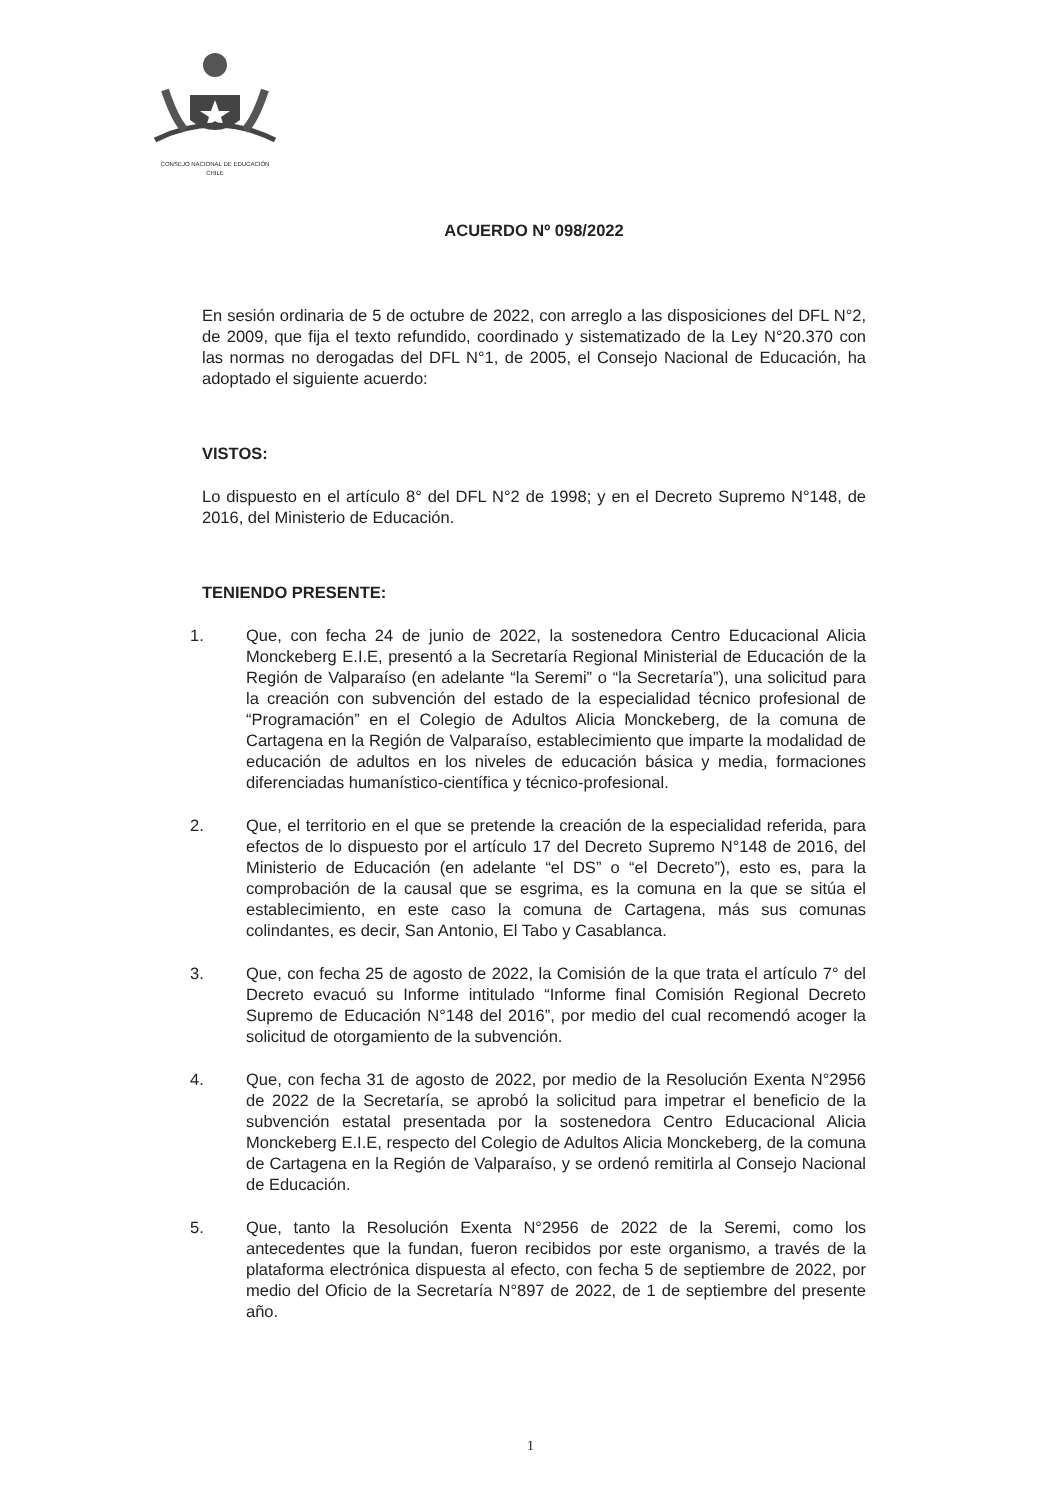CONSEJO NACIONAL DE EDUCACIÓN
CHILE
ACUERDO Nº 098/2022
En sesión ordinaria de 5 de octubre de 2022, con arreglo a las disposiciones del DFL N°2, de 2009, que fija el texto refundido, coordinado y sistematizado de la Ley N°20.370 con las normas no derogadas del DFL N°1, de 2005, el Consejo Nacional de Educación, ha adoptado el siguiente acuerdo:
VISTOS:
Lo dispuesto en el artículo 8° del DFL N°2 de 1998; y en el Decreto Supremo N°148, de 2016, del Ministerio de Educación.
TENIENDO PRESENTE:
1. Que, con fecha 24 de junio de 2022, la sostenedora Centro Educacional Alicia Monckeberg E.I.E, presentó a la Secretaría Regional Ministerial de Educación de la Región de Valparaíso (en adelante “la Seremi” o “la Secretaría”), una solicitud para la creación con subvención del estado de la especialidad técnico profesional de “Programación” en el Colegio de Adultos Alicia Monckeberg, de la comuna de Cartagena en la Región de Valparaíso, establecimiento que imparte la modalidad de educación de adultos en los niveles de educación básica y media, formaciones diferenciadas humanístico-científica y técnico-profesional.
2. Que, el territorio en el que se pretende la creación de la especialidad referida, para efectos de lo dispuesto por el artículo 17 del Decreto Supremo N°148 de 2016, del Ministerio de Educación (en adelante “el DS” o “el Decreto”), esto es, para la comprobación de la causal que se esgrima, es la comuna en la que se sitúa el establecimiento, en este caso la comuna de Cartagena, más sus comunas colindantes, es decir, San Antonio, El Tabo y Casablanca.
3. Que, con fecha 25 de agosto de 2022, la Comisión de la que trata el artículo 7° del Decreto evacuó su Informe intitulado “Informe final Comisión Regional Decreto Supremo de Educación N°148 del 2016”, por medio del cual recomendó acoger la solicitud de otorgamiento de la subvención.
4. Que, con fecha 31 de agosto de 2022, por medio de la Resolución Exenta N°2956 de 2022 de la Secretaría, se aprobó la solicitud para impetrar el beneficio de la subvención estatal presentada por la sostenedora Centro Educacional Alicia Monckeberg E.I.E, respecto del Colegio de Adultos Alicia Monckeberg, de la comuna de Cartagena en la Región de Valparaíso, y se ordenó remitirla al Consejo Nacional de Educación.
5. Que, tanto la Resolución Exenta N°2956 de 2022 de la Seremi, como los antecedentes que la fundan, fueron recibidos por este organismo, a través de la plataforma electrónica dispuesta al efecto, con fecha 5 de septiembre de 2022, por medio del Oficio de la Secretaría N°897 de 2022, de 1 de septiembre del presente año.
1